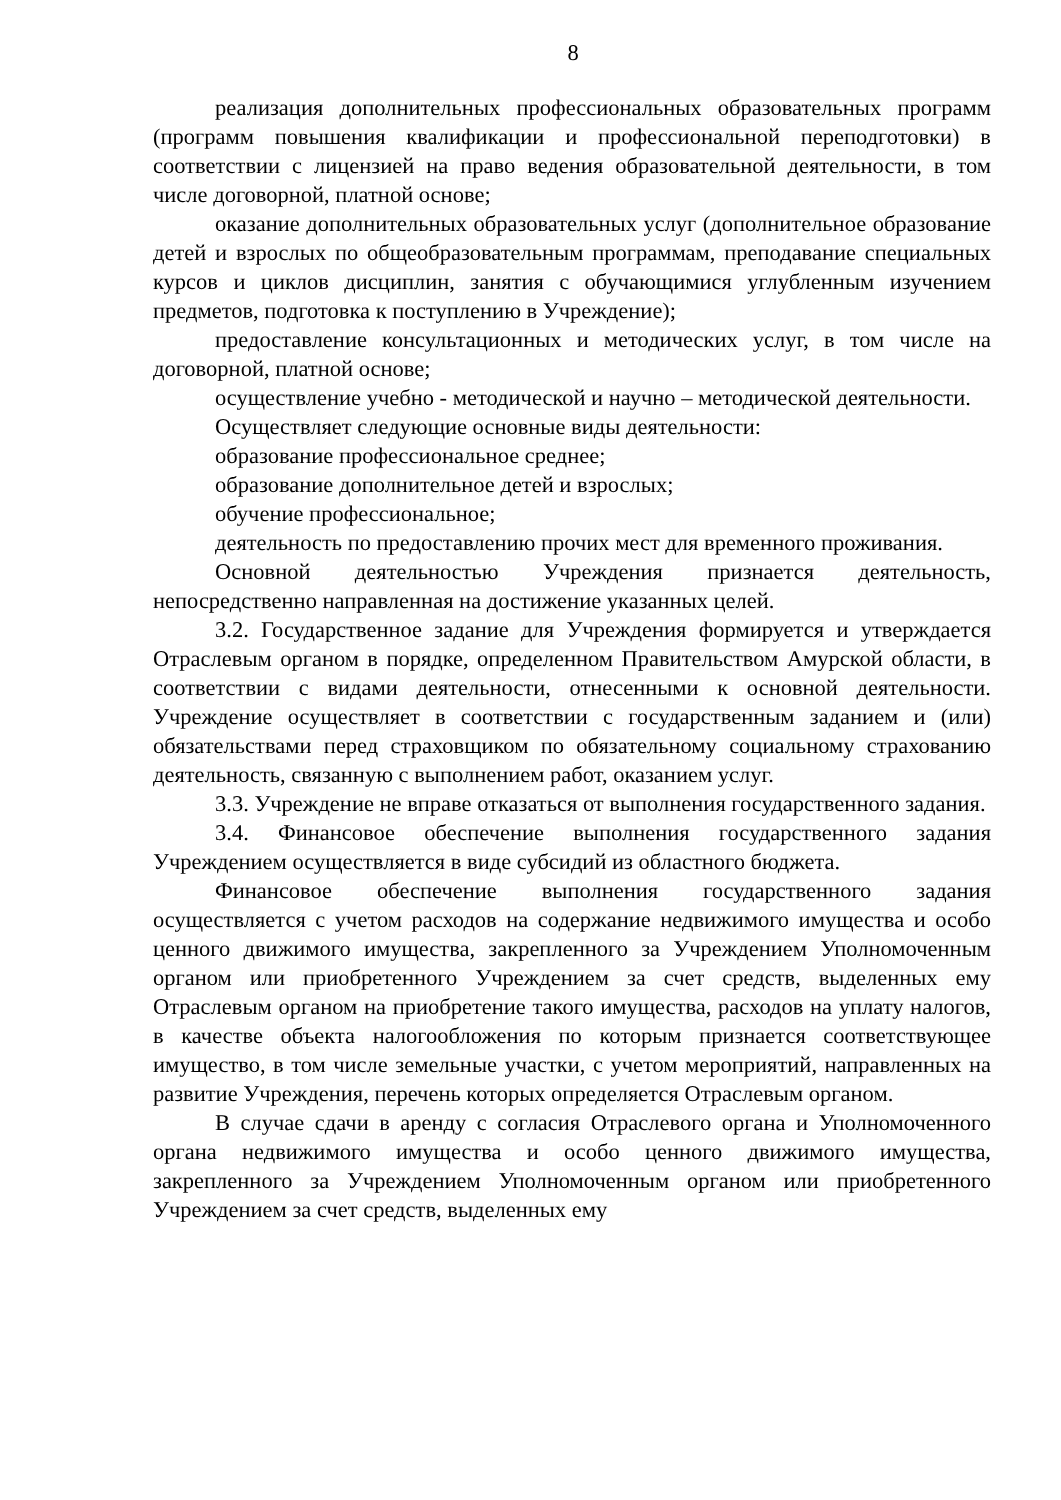8
реализация дополнительных профессиональных образовательных программ (программ повышения квалификации и профессиональной переподготовки) в соответствии с лицензией на право ведения образовательной деятельности, в том числе договорной, платной основе;
оказание дополнительных образовательных услуг (дополнительное образование детей и взрослых по общеобразовательным программам, преподавание специальных курсов и циклов дисциплин, занятия с обучающимися углубленным изучением предметов, подготовка к поступлению в Учреждение);
предоставление консультационных и методических услуг, в том числе на договорной, платной основе;
осуществление учебно - методической и научно – методической деятельности.
Осуществляет следующие основные виды деятельности:
образование профессиональное среднее;
образование дополнительное детей и взрослых;
обучение профессиональное;
деятельность по предоставлению прочих мест для временного проживания.
Основной деятельностью Учреждения признается деятельность, непосредственно направленная на достижение указанных целей.
3.2. Государственное задание для Учреждения формируется и утверждается Отраслевым органом в порядке, определенном Правительством Амурской области, в соответствии с видами деятельности, отнесенными к основной деятельности. Учреждение осуществляет в соответствии с государственным заданием и (или) обязательствами перед страховщиком по обязательному социальному страхованию деятельность, связанную с выполнением работ, оказанием услуг.
3.3. Учреждение не вправе отказаться от выполнения государственного задания.
3.4. Финансовое обеспечение выполнения государственного задания Учреждением осуществляется в виде субсидий из областного бюджета.
Финансовое обеспечение выполнения государственного задания осуществляется с учетом расходов на содержание недвижимого имущества и особо ценного движимого имущества, закрепленного за Учреждением Уполномоченным органом или приобретенного Учреждением за счет средств, выделенных ему Отраслевым органом на приобретение такого имущества, расходов на уплату налогов, в качестве объекта налогообложения по которым признается соответствующее имущество, в том числе земельные участки, с учетом мероприятий, направленных на развитие Учреждения, перечень которых определяется Отраслевым органом.
В случае сдачи в аренду с согласия Отраслевого органа и Уполномоченного органа недвижимого имущества и особо ценного движимого имущества, закрепленного за Учреждением Уполномоченным органом или приобретенного Учреждением за счет средств, выделенных ему